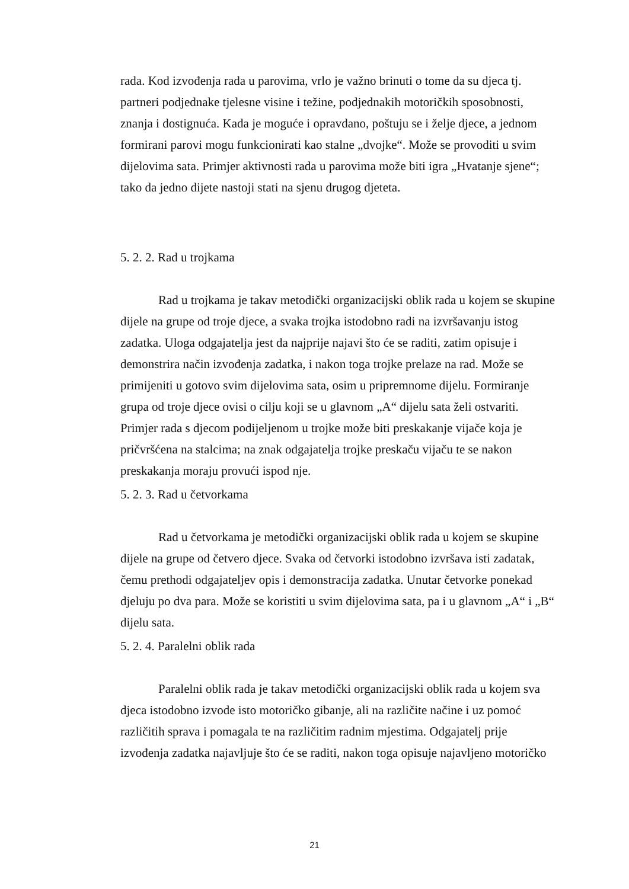rada. Kod izvođenja rada u parovima, vrlo je važno brinuti o tome da su djeca tj. partneri podjednake tjelesne visine i težine, podjednakih motoričkih sposobnosti, znanja i dostignuća. Kada je moguće i opravdano, poštuju se i želje djece, a jednom formirani parovi mogu funkcionirati kao stalne „dvojke“. Može se provoditi u svim dijelovima sata. Primjer aktivnosti rada u parovima može biti igra „Hvatanje sjene“; tako da jedno dijete nastoji stati na sjenu drugog djeteta.
5. 2. 2. Rad u trojkama
Rad u trojkama je takav metodički organizacijski oblik rada u kojem se skupine dijele na grupe od troje djece, a svaka trojka istodobno radi na izvršavanju istog zadatka. Uloga odgajatelja jest da najprije najavi što će se raditi, zatim opisuje i demonstrira način izvođenja zadatka, i nakon toga trojke prelaze na rad. Može se primijeniti u gotovo svim dijelovima sata, osim u pripremnome dijelu. Formiranje grupa od troje djece ovisi o cilju koji se u glavnom „A“ dijelu sata želi ostvariti. Primjer rada s djecom podijeljenom u trojke može biti preskakanje vijače koja je pričvršćena na stalcima; na znak odgajatelja trojke preskaču vijaču te se nakon preskakanja moraju provući ispod nje.
5. 2. 3. Rad u četvorkama
Rad u četvorkama je metodički organizacijski oblik rada u kojem se skupine dijele na grupe od četvero djece. Svaka od četvorki istodobno izvršava isti zadatak, čemu prethodi odgajateljev opis i demonstracija zadatka. Unutar četvorke ponekad djeluju po dva para. Može se koristiti u svim dijelovima sata, pa i u glavnom „A“ i „B“ dijelu sata.
5. 2. 4. Paralelni oblik rada
Paralelni oblik rada je takav metodički organizacijski oblik rada u kojem sva djeca istodobno izvode isto motoričko gibanje, ali na različite načine i uz pomoć različitih sprava i pomagala te na različitim radnim mjestima. Odgajatelj prije izvođenja zadatka najavljuje što će se raditi, nakon toga opisuje najavljeno motoričko
21